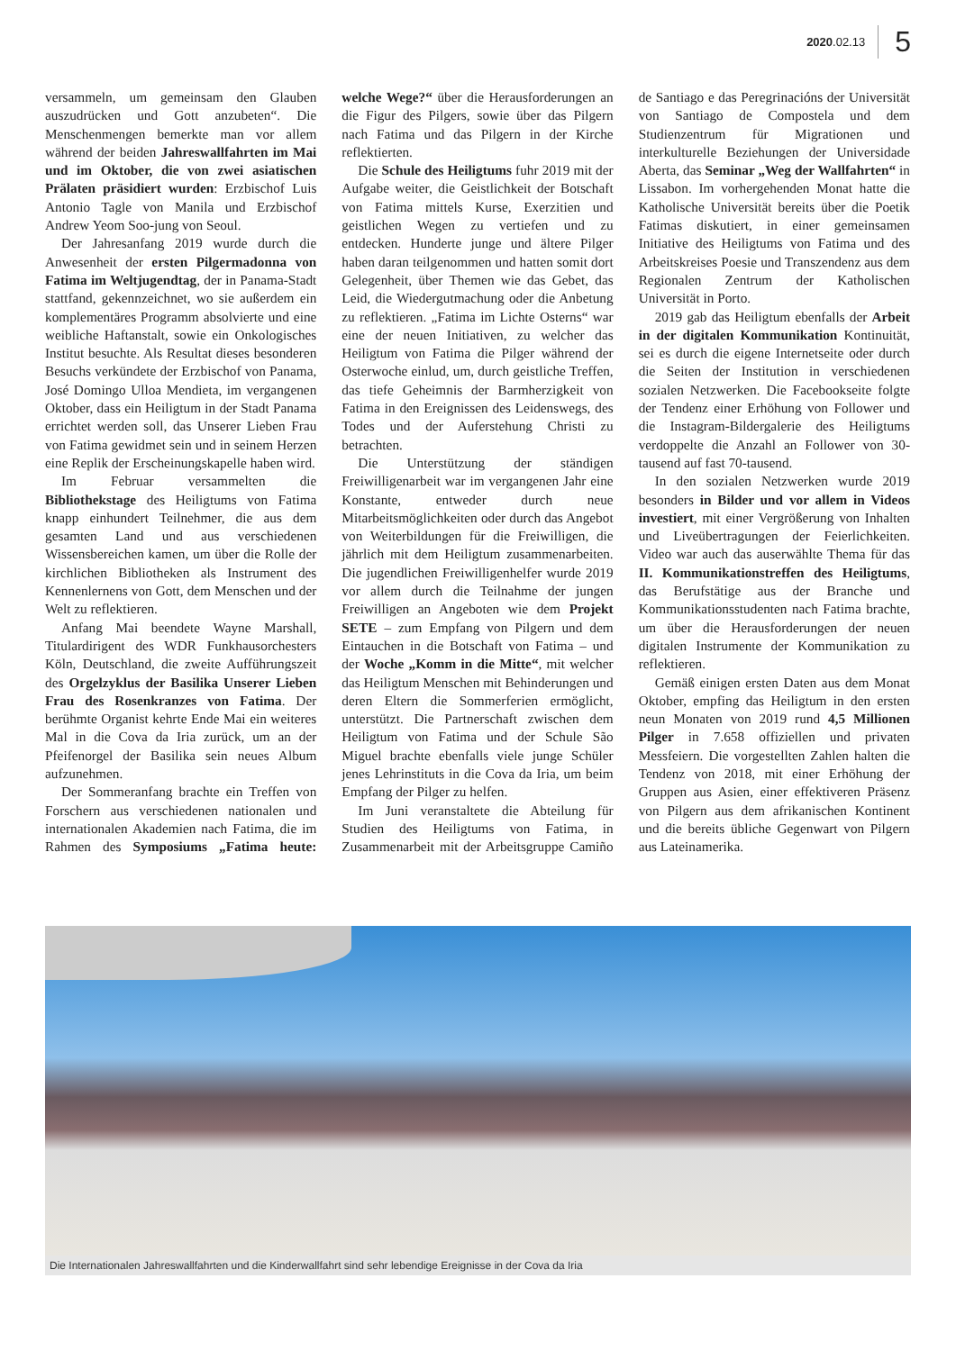2020.02.13 5
versammeln, um gemeinsam den Glauben auszudrücken und Gott anzubeten“. Die Menschenmengen bemerkte man vor allem während der beiden Jahreswallfahrten im Mai und im Oktober, die von zwei asiatischen Prälaten präsidiert wurden: Erzbischof Luis Antonio Tagle von Manila und Erzbischof Andrew Yeom Soo-jung von Seoul.
Der Jahresanfang 2019 wurde durch die Anwesenheit der ersten Pilgermadonna von Fatima im Weltjugendtag, der in Panama-Stadt stattfand, gekennzeichnet, wo sie außerdem ein komplementäres Programm absolvierte und eine weibliche Haftanstalt, sowie ein Onkologisches Institut besuchte. Als Resultat dieses besonderen Besuchs verkündete der Erzbischof von Panama, José Domingo Ulloa Mendieta, im vergangenen Oktober, dass ein Heiligtum in der Stadt Panama errichtet werden soll, das Unserer Lieben Frau von Fatima gewidmet sein und in seinem Herzen eine Replik der Erscheinungskapelle haben wird.
Im Februar versammelten die Bibliothekstage des Heiligtums von Fatima knapp einhundert Teilnehmer, die aus dem gesamten Land und aus verschiedenen Wissensbereichen kamen, um über die Rolle der kirchlichen Bibliotheken als Instrument des Kennenlernens von Gott, dem Menschen und der Welt zu reflektieren.
Anfang Mai beendete Wayne Marshall, Titulardirigent des WDR Funkhausorchesters Köln, Deutschland, die zweite Aufführungszeit des Orgelzyklus der Basilika Unserer Lieben Frau des Rosenkranzes von Fatima. Der berühmte Organist kehrte Ende Mai ein weiteres Mal in die Cova da Iria zurück, um an der Pfeifenorgel der Basilika sein neues Album aufzunehmen.
Der Sommeranfang brachte ein Treffen von Forschern aus verschiedenen nationalen und internationalen Akademien nach Fatima, die im Rahmen des Symposiums „Fatima heute: welche Wege?“ über die Herausforderungen an die Figur des Pilgers, sowie über das Pilgern nach Fatima und das Pilgern in der Kirche reflektierten.
Die Schule des Heiligtums fuhr 2019 mit der Aufgabe weiter, die Geistlichkeit der Botschaft von Fatima mittels Kurse, Exerzitien und geistlichen Wegen zu vertiefen und zu entdecken. Hunderte junge und ältere Pilger haben daran teilgenommen und hatten somit dort Gelegenheit, über Themen wie das Gebet, das Leid, die Wiedergutmachung oder die Anbetung zu reflektieren. „Fatima im Lichte Osterns“ war eine der neuen Initiativen, zu welcher das Heiligtum von Fatima die Pilger während der Osterwoche einlud, um, durch geistliche Treffen, das tiefe Geheimnis der Barmherzigkeit von Fatima in den Ereignissen des Leidenswegs, des Todes und der Auferstehung Christi zu betrachten.
Die Unterstützung der ständigen Freiwilligenarbeit war im vergangenen Jahr eine Konstante, entweder durch neue Mitarbeitsmöglichkeiten oder durch das Angebot von Weiterbildungen für die Freiwilligen, die jährlich mit dem Heiligtum zusammenarbeiten. Die jugendlichen Freiwilligenhelfer wurde 2019 vor allem durch die Teilnahme der jungen Freiwilligen an Angeboten wie dem Projekt SETE – zum Empfang von Pilgern und dem Eintauchen in die Botschaft von Fatima – und der Woche „Komm in die Mitte“, mit welcher das Heiligtum Menschen mit Behinderungen und deren Eltern die Sommerferien ermöglicht, unterstützt. Die Partnerschaft zwischen dem Heiligtum von Fatima und der Schule São Miguel brachte ebenfalls viele junge Schüler jenes Lehrinstituts in die Cova da Iria, um beim Empfang der Pilger zu helfen.
Im Juni veranstaltete die Abteilung für Studien des Heiligtums von Fatima, in Zusammenarbeit mit der Arbeitsgruppe Camiño de Santiago e das Peregrinacións der Universität von Santiago de Compostela und dem Studienzentrum für Migrationen und interkulturelle Beziehungen der Universidade Aberta, das Seminar „Weg der Wallfahrten“ in Lissabon. Im vorhergehenden Monat hatte die Katholische Universität bereits über die Poetik Fatimas diskutiert, in einer gemeinsamen Initiative des Heiligtums von Fatima und des Arbeitskreises Poesie und Transzendenz aus dem Regionalen Zentrum der Katholischen Universität in Porto.
2019 gab das Heiligtum ebenfalls der Arbeit in der digitalen Kommunikation Kontinuität, sei es durch die eigene Internetseite oder durch die Seiten der Institution in verschiedenen sozialen Netzwerken. Die Facebookseite folgte der Tendenz einer Erhöhung von Follower und die Instagram-Bildergalerie des Heiligtums verdoppelte die Anzahl an Follower von 30-tausend auf fast 70-tausend.
In den sozialen Netzwerken wurde 2019 besonders in Bilder und vor allem in Videos investiert, mit einer Vergrößerung von Inhalten und Liveübertragungen der Feierlichkeiten. Video war auch das auserwählte Thema für das II. Kommunikationstreffen des Heiligtums, das Berufstätige aus der Branche und Kommunikationsstudenten nach Fatima brachte, um über die Herausforderungen der neuen digitalen Instrumente der Kommunikation zu reflektieren.
Gemäß einigen ersten Daten aus dem Monat Oktober, empfing das Heiligtum in den ersten neun Monaten von 2019 rund 4,5 Millionen Pilger in 7.658 offiziellen und privaten Messfeiern. Die vorgestellten Zahlen halten die Tendenz von 2018, mit einer Erhöhung der Gruppen aus Asien, einer effektiveren Präsenz von Pilgern aus dem afrikanischen Kontinent und die bereits übliche Gegenwart von Pilgern aus Lateinamerika.
Die Internationalen Jahreswallfahrten und die Kinderwallfahrt sind sehr lebendige Ereignisse in der Cova da Iria